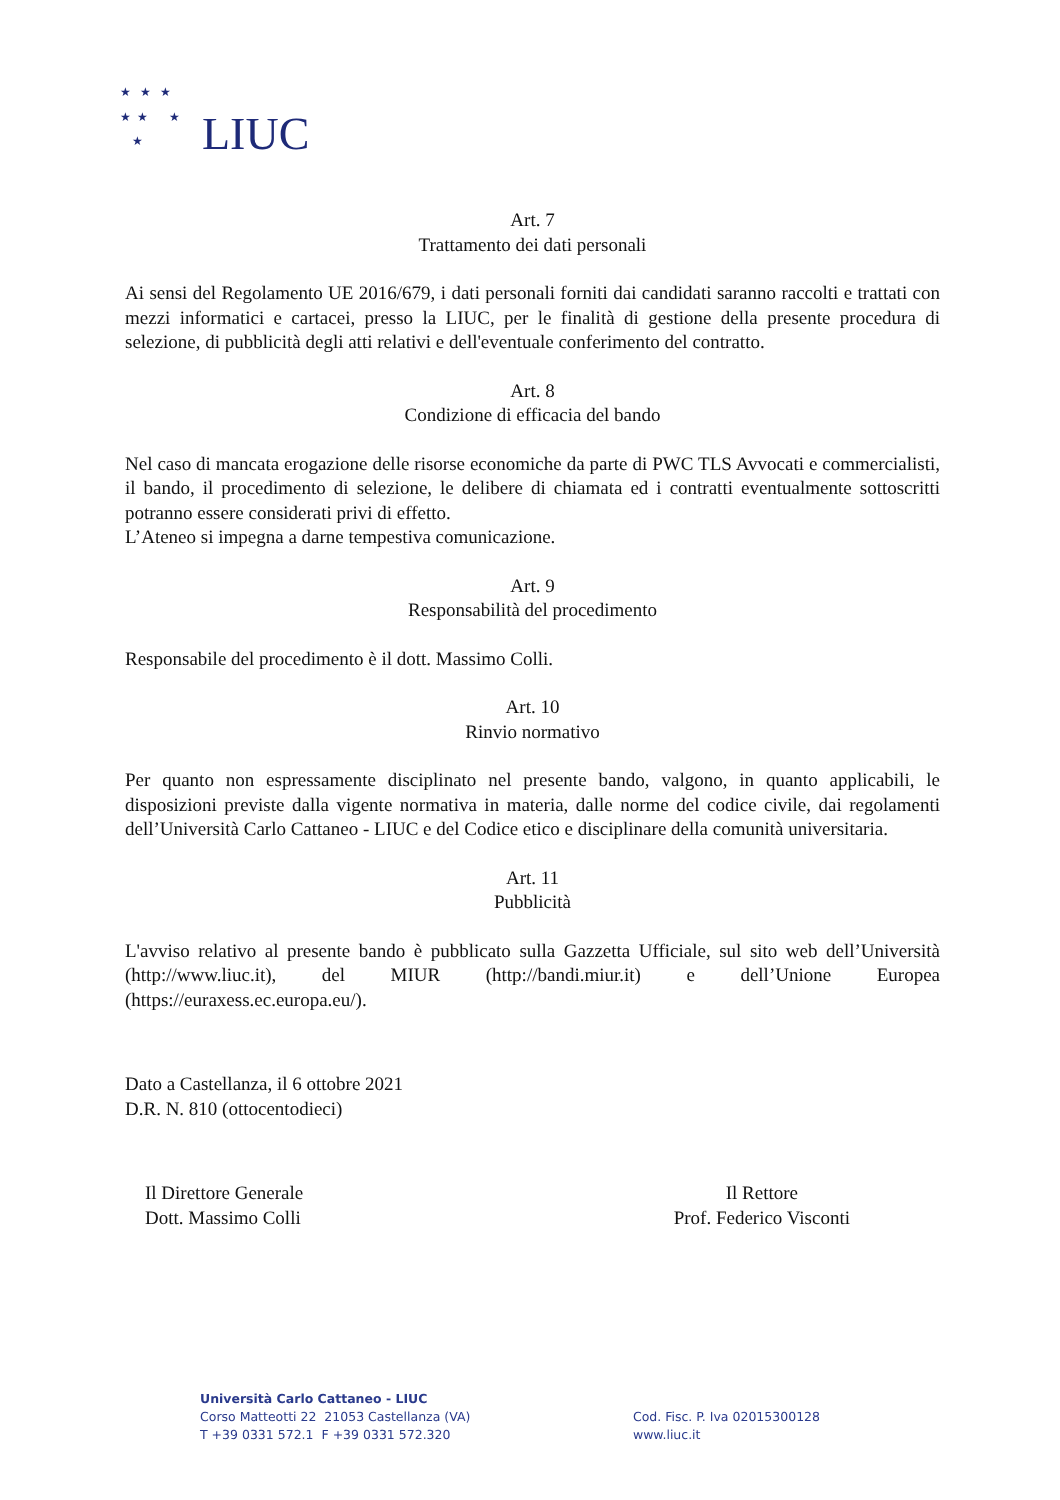★ ★ ★
★ ★ ★
★
LIUC
Art. 7
Trattamento dei dati personali
Ai sensi del Regolamento UE 2016/679, i dati personali forniti dai candidati saranno raccolti e trattati con mezzi informatici e cartacei, presso la LIUC, per le finalità di gestione della presente procedura di selezione, di pubblicità degli atti relativi e dell'eventuale conferimento del contratto.
Art. 8
Condizione di efficacia del bando
Nel caso di mancata erogazione delle risorse economiche da parte di PWC TLS Avvocati e commercialisti, il bando, il procedimento di selezione, le delibere di chiamata ed i contratti eventualmente sottoscritti potranno essere considerati privi di effetto.
L’Ateneo si impegna a darne tempestiva comunicazione.
Art. 9
Responsabilità del procedimento
Responsabile del procedimento è il dott. Massimo Colli.
Art. 10
Rinvio normativo
Per quanto non espressamente disciplinato nel presente bando, valgono, in quanto applicabili, le disposizioni previste dalla vigente normativa in materia, dalle norme del codice civile, dai regolamenti dell’Università Carlo Cattaneo - LIUC e del Codice etico e disciplinare della comunità universitaria.
Art. 11
Pubblicità
L'avviso relativo al presente bando è pubblicato sulla Gazzetta Ufficiale, sul sito web dell’Università (http://www.liuc.it), del MIUR (http://bandi.miur.it) e dell’Unione Europea (https://euraxess.ec.europa.eu/).
Dato a Castellanza, il 6 ottobre 2021
D.R. N. 810 (ottocentodieci)
Il Direttore Generale
Dott. Massimo Colli
Il Rettore
Prof. Federico Visconti
Università Carlo Cattaneo - LIUC
Corso Matteotti 22 21053 Castellanza (VA)
T +39 0331 572.1 F +39 0331 572.320
Cod. Fisc. P. Iva 02015300128
www.liuc.it